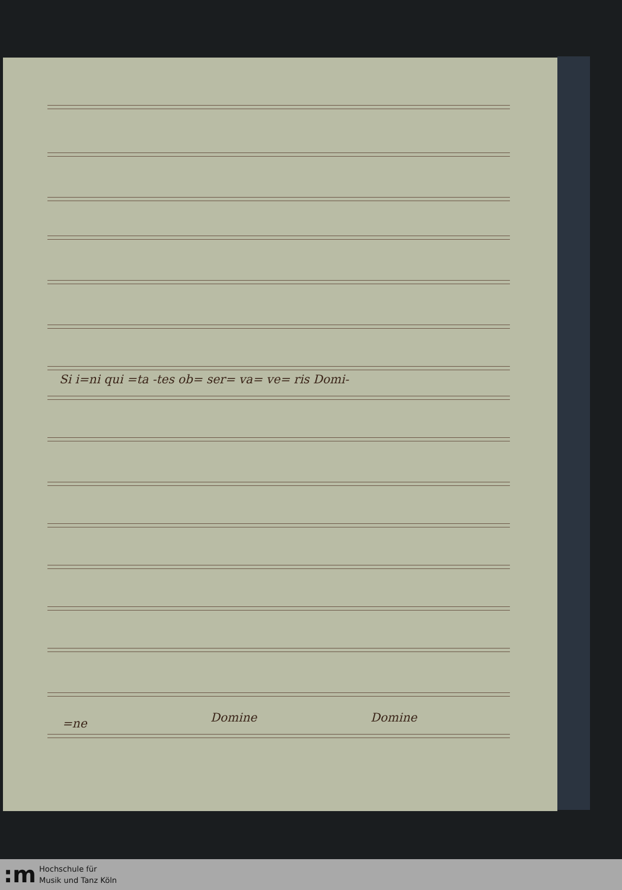Si i=ni qui =ta -tes ob= ser= va= ve= ris Domi-
=ne Domine Domine
:m
Hochschule für
Musik und Tanz Köln